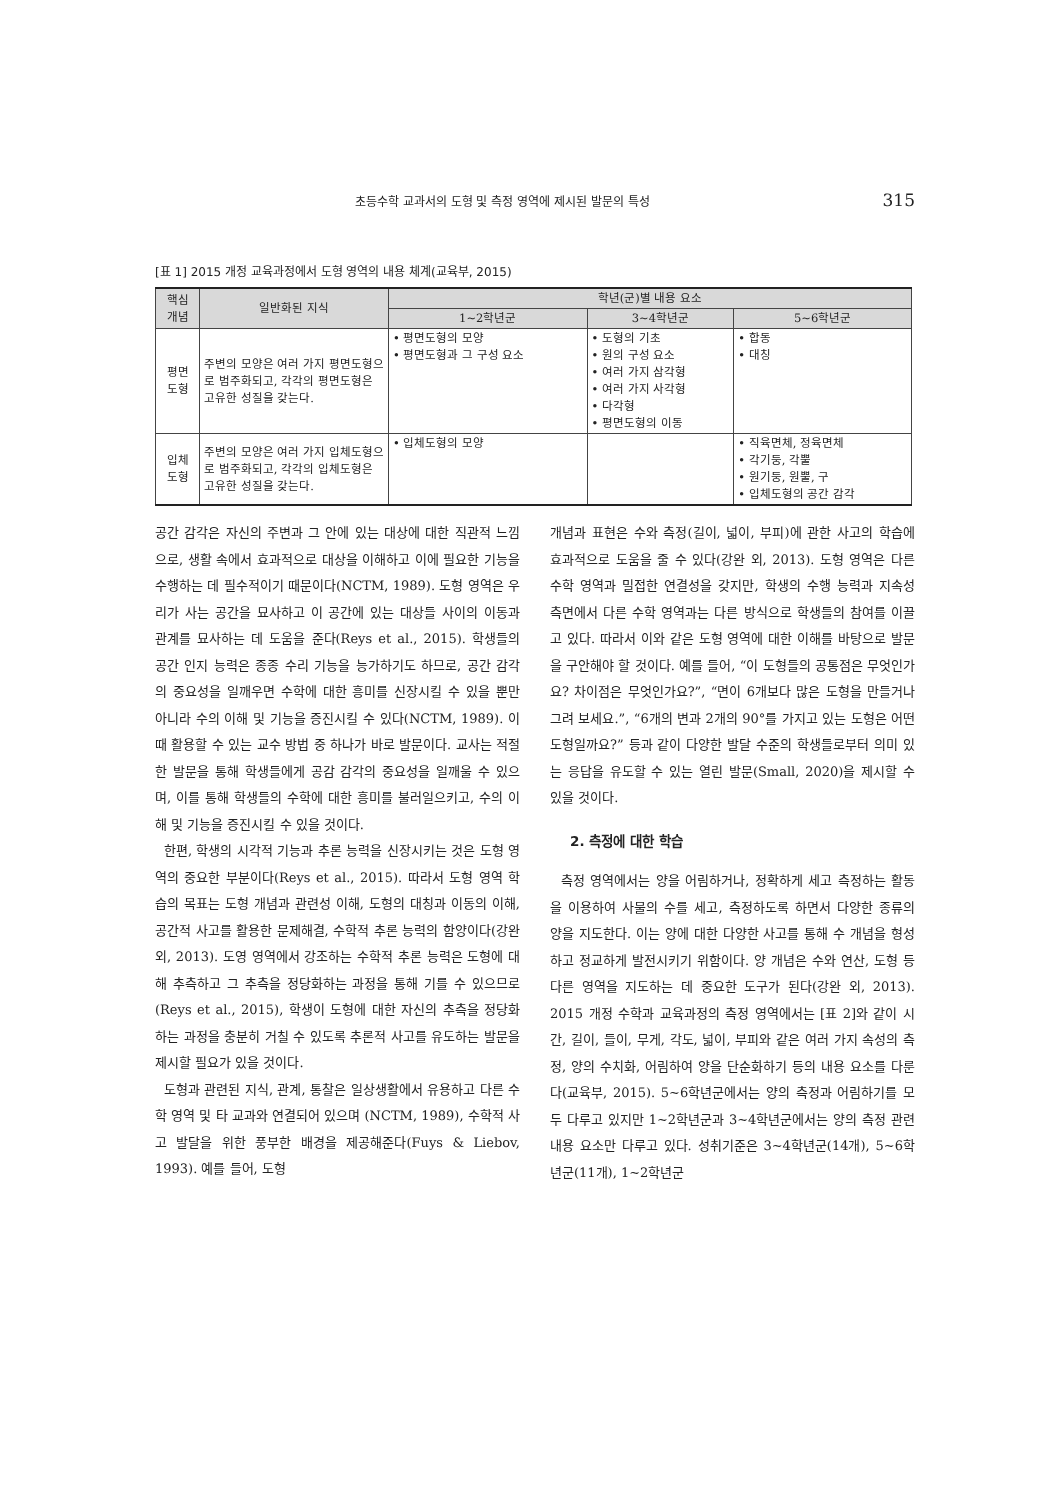초등수학 교과서의 도형 및 측정 영역에 제시된 발문의 특성 315
[표 1] 2015 개정 교육과정에서 도형 영역의 내용 체계(교육부, 2015)
| 핵심 개념 | 일반화된 지식 | 학년(군)별 내용 요소 | | |
| --- | --- | --- | --- | --- |
| | | 1~2학년군 | 3~4학년군 | 5~6학년군 |
| 평면 도형 | 주변의 모양은 여러 가지 평면도형으로 범주화되고, 각각의 평면도형은 고유한 성질을 갖는다. | • 평면도형의 모양 • 평면도형과 그 구성 요소 | • 도형의 기초 • 원의 구성 요소 • 여러 가지 삼각형 • 여러 가지 사각형 • 다각형 • 평면도형의 이동 | • 합동 • 대칭 |
| 입체 도형 | 주변의 모양은 여러 가지 입체도형으로 범주화되고, 각각의 입체도형은 고유한 성질을 갖는다. | • 입체도형의 모양 | | • 직육면체, 정육면체 • 각기둥, 각뿔 • 원기둥, 원뿔, 구 • 입체도형의 공간 감각 |
공간 감각은 자신의 주변과 그 안에 있는 대상에 대한 직관적 느낌으로, 생활 속에서 효과적으로 대상을 이해하고 이에 필요한 기능을 수행하는 데 필수적이기 때문이다(NCTM, 1989). 도형 영역은 우리가 사는 공간을 묘사하고 이 공간에 있는 대상들 사이의 이동과 관계를 묘사하는 데 도움을 준다(Reys et al., 2015). 학생들의 공간 인지 능력은 종종 수리 기능을 능가하기도 하므로, 공간 감각의 중요성을 일깨우면 수학에 대한 흥미를 신장시킬 수 있을 뿐만 아니라 수의 이해 및 기능을 증진시킬 수 있다(NCTM, 1989). 이때 활용할 수 있는 교수 방법 중 하나가 바로 발문이다. 교사는 적절한 발문을 통해 학생들에게 공감 감각의 중요성을 일깨울 수 있으며, 이를 통해 학생들의 수학에 대한 흥미를 불러일으키고, 수의 이해 및 기능을 증진시킬 수 있을 것이다.
한편, 학생의 시각적 기능과 추론 능력을 신장시키는 것은 도형 영역의 중요한 부분이다(Reys et al., 2015). 따라서 도형 영역 학습의 목표는 도형 개념과 관련성 이해, 도형의 대칭과 이동의 이해, 공간적 사고를 활용한 문제해결, 수학적 추론 능력의 함양이다(강완 외, 2013). 도영 영역에서 강조하는 수학적 추론 능력은 도형에 대해 추측하고 그 추측을 정당화하는 과정을 통해 기를 수 있으므로(Reys et al., 2015), 학생이 도형에 대한 자신의 추측을 정당화하는 과정을 충분히 거칠 수 있도록 추론적 사고를 유도하는 발문을 제시할 필요가 있을 것이다.
도형과 관련된 지식, 관계, 통찰은 일상생활에서 유용하고 다른 수학 영역 및 타 교과와 연결되어 있으며 (NCTM, 1989), 수학적 사고 발달을 위한 풍부한 배경을 제공해준다(Fuys & Liebov, 1993). 예를 들어, 도형
개념과 표현은 수와 측정(길이, 넓이, 부피)에 관한 사고의 학습에 효과적으로 도움을 줄 수 있다(강완 외, 2013). 도형 영역은 다른 수학 영역과 밀접한 연결성을 갖지만, 학생의 수행 능력과 지속성 측면에서 다른 수학 영역과는 다른 방식으로 학생들의 참여를 이끌고 있다. 따라서 이와 같은 도형 영역에 대한 이해를 바탕으로 발문을 구안해야 할 것이다. 예를 들어, “이 도형들의 공통점은 무엇인가요? 차이점은 무엇인가요?”, “면이 6개보다 많은 도형을 만들거나 그려 보세요.”, “6개의 변과 2개의 90°를 가지고 있는 도형은 어떤 도형일까요?” 등과 같이 다양한 발달 수준의 학생들로부터 의미 있는 응답을 유도할 수 있는 열린 발문(Small, 2020)을 제시할 수 있을 것이다.
2. 측정에 대한 학습
측정 영역에서는 양을 어림하거나, 정확하게 세고 측정하는 활동을 이용하여 사물의 수를 세고, 측정하도록 하면서 다양한 종류의 양을 지도한다. 이는 양에 대한 다양한 사고를 통해 수 개념을 형성하고 정교하게 발전시키기 위함이다. 양 개념은 수와 연산, 도형 등 다른 영역을 지도하는 데 중요한 도구가 된다(강완 외, 2013). 2015 개정 수학과 교육과정의 측정 영역에서는 [표 2]와 같이 시간, 길이, 들이, 무게, 각도, 넓이, 부피와 같은 여러 가지 속성의 측정, 양의 수치화, 어림하여 양을 단순화하기 등의 내용 요소를 다룬다(교육부, 2015). 5~6학년군에서는 양의 측정과 어림하기를 모두 다루고 있지만 1~2학년군과 3~4학년군에서는 양의 측정 관련 내용 요소만 다루고 있다. 성취기준은 3~4학년군(14개), 5~6학년군(11개), 1~2학년군